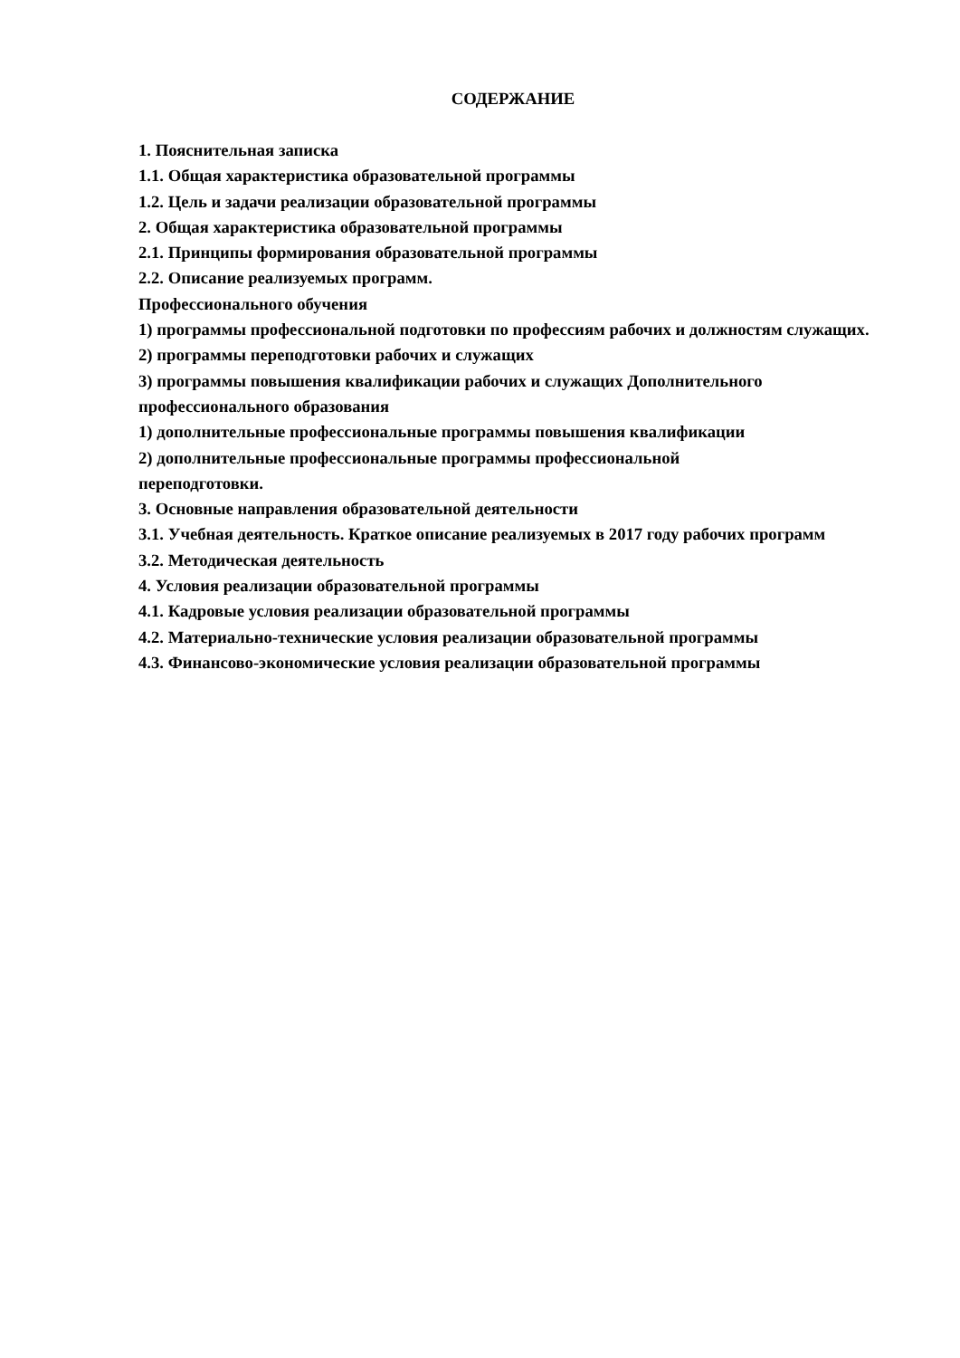СОДЕРЖАНИЕ
1. Пояснительная записка
1.1. Общая характеристика образовательной программы
1.2. Цель и задачи реализации образовательной программы
2. Общая характеристика образовательной программы
2.1. Принципы формирования образовательной программы
2.2. Описание реализуемых программ.
Профессионального обучения
1) программы профессиональной подготовки по профессиям рабочих и должностям служащих.
2) программы переподготовки рабочих и служащих
3) программы повышения квалификации рабочих и служащих Дополнительного профессионального образования
1) дополнительные профессиональные программы повышения квалификации
2) дополнительные профессиональные программы профессиональной
переподготовки.
3. Основные направления образовательной деятельности
3.1. Учебная деятельность. Краткое описание реализуемых в 2017 году рабочих программ
3.2. Методическая деятельность
4. Условия реализации образовательной программы
4.1. Кадровые условия реализации образовательной программы
4.2. Материально-технические условия реализации образовательной программы
4.3. Финансово-экономические условия реализации образовательной программы